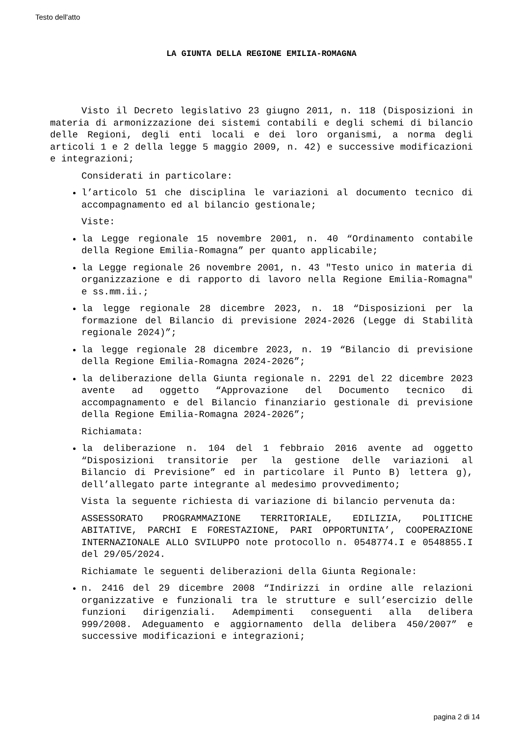Testo dell'atto
LA GIUNTA DELLA REGIONE EMILIA-ROMAGNA
Visto il Decreto legislativo 23 giugno 2011, n. 118 (Disposizioni in materia di armonizzazione dei sistemi contabili e degli schemi di bilancio delle Regioni, degli enti locali e dei loro organismi, a norma degli articoli 1 e 2 della legge 5 maggio 2009, n. 42) e successive modificazioni e integrazioni;
Considerati in particolare:
l’articolo 51 che disciplina le variazioni al documento tecnico di accompagnamento ed al bilancio gestionale;
Viste:
la Legge regionale 15 novembre 2001, n. 40 “Ordinamento contabile della Regione Emilia-Romagna” per quanto applicabile;
la Legge regionale 26 novembre 2001, n. 43 "Testo unico in materia di organizzazione e di rapporto di lavoro nella Regione Emilia-Romagna" e ss.mm.ii.;
la legge regionale 28 dicembre 2023, n. 18 “Disposizioni per la formazione del Bilancio di previsione 2024-2026 (Legge di Stabilità regionale 2024)”;
la legge regionale 28 dicembre 2023, n. 19 “Bilancio di previsione della Regione Emilia-Romagna 2024-2026”;
la deliberazione della Giunta regionale n. 2291 del 22 dicembre 2023 avente ad oggetto “Approvazione del Documento tecnico di accompagnamento e del Bilancio finanziario gestionale di previsione della Regione Emilia-Romagna 2024-2026”;
Richiamata:
la deliberazione n. 104 del 1 febbraio 2016 avente ad oggetto “Disposizioni transitorie per la gestione delle variazioni al Bilancio di Previsione” ed in particolare il Punto B) lettera g), dell’allegato parte integrante al medesimo provvedimento;
Vista la seguente richiesta di variazione di bilancio pervenuta da:
ASSESSORATO PROGRAMMAZIONE TERRITORIALE, EDILIZIA, POLITICHE ABITATIVE, PARCHI E FORESTAZIONE, PARI OPPORTUNITA’, COOPERAZIONE INTERNAZIONALE ALLO SVILUPPO note protocollo n. 0548774.I e 0548855.I del 29/05/2024.
Richiamate le seguenti deliberazioni della Giunta Regionale:
n. 2416 del 29 dicembre 2008 “Indirizzi in ordine alle relazioni organizzative e funzionali tra le strutture e sull’esercizio delle funzioni dirigenziali. Adempimenti conseguenti alla delibera 999/2008. Adeguamento e aggiornamento della delibera 450/2007” e successive modificazioni e integrazioni;
pagina 2 di 14